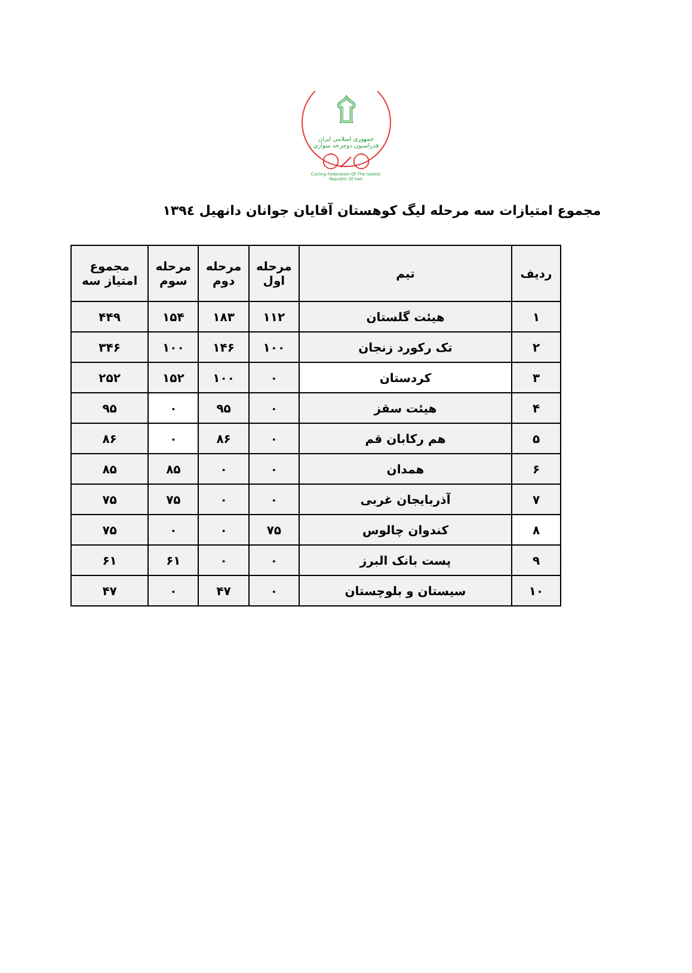۩
جمهوری اسلامی ایران
فدراسیون دوچرخه سواری
◯⟋◯
Cycling Federation Of The Islamic Republic Of Iran
مجموع امتیازات سه مرحله لیگ کوهستان آقایان جوانان دانهیل ۱۳۹٤
| ردیف | تیم | مرحله اول | مرحله دوم | مرحله سوم | مجموع امتیاز سه |
| --- | --- | --- | --- | --- | --- |
| ۱ | هیئت گلستان | ۱۱۲ | ۱۸۳ | ۱۵۴ | ۴۴۹ |
| ۲ | تک رکورد زنجان | ۱۰۰ | ۱۴۶ | ۱۰۰ | ۳۴۶ |
| ۳ | کردستان | ۰ | ۱۰۰ | ۱۵۲ | ۲۵۲ |
| ۴ | هیئت سقز | ۰ | ۹۵ | ۰ | ۹۵ |
| ۵ | هم رکابان قم | ۰ | ۸۶ | ۰ | ۸۶ |
| ۶ | همدان | ۰ | ۰ | ۸۵ | ۸۵ |
| ۷ | آذربایجان غربی | ۰ | ۰ | ۷۵ | ۷۵ |
| ۸ | کندوان چالوس | ۷۵ | ۰ | ۰ | ۷۵ |
| ۹ | پست بانک البرز | ۰ | ۰ | ۶۱ | ۶۱ |
| ۱۰ | سیستان و بلوچستان | ۰ | ۴۷ | ۰ | ۴۷ |